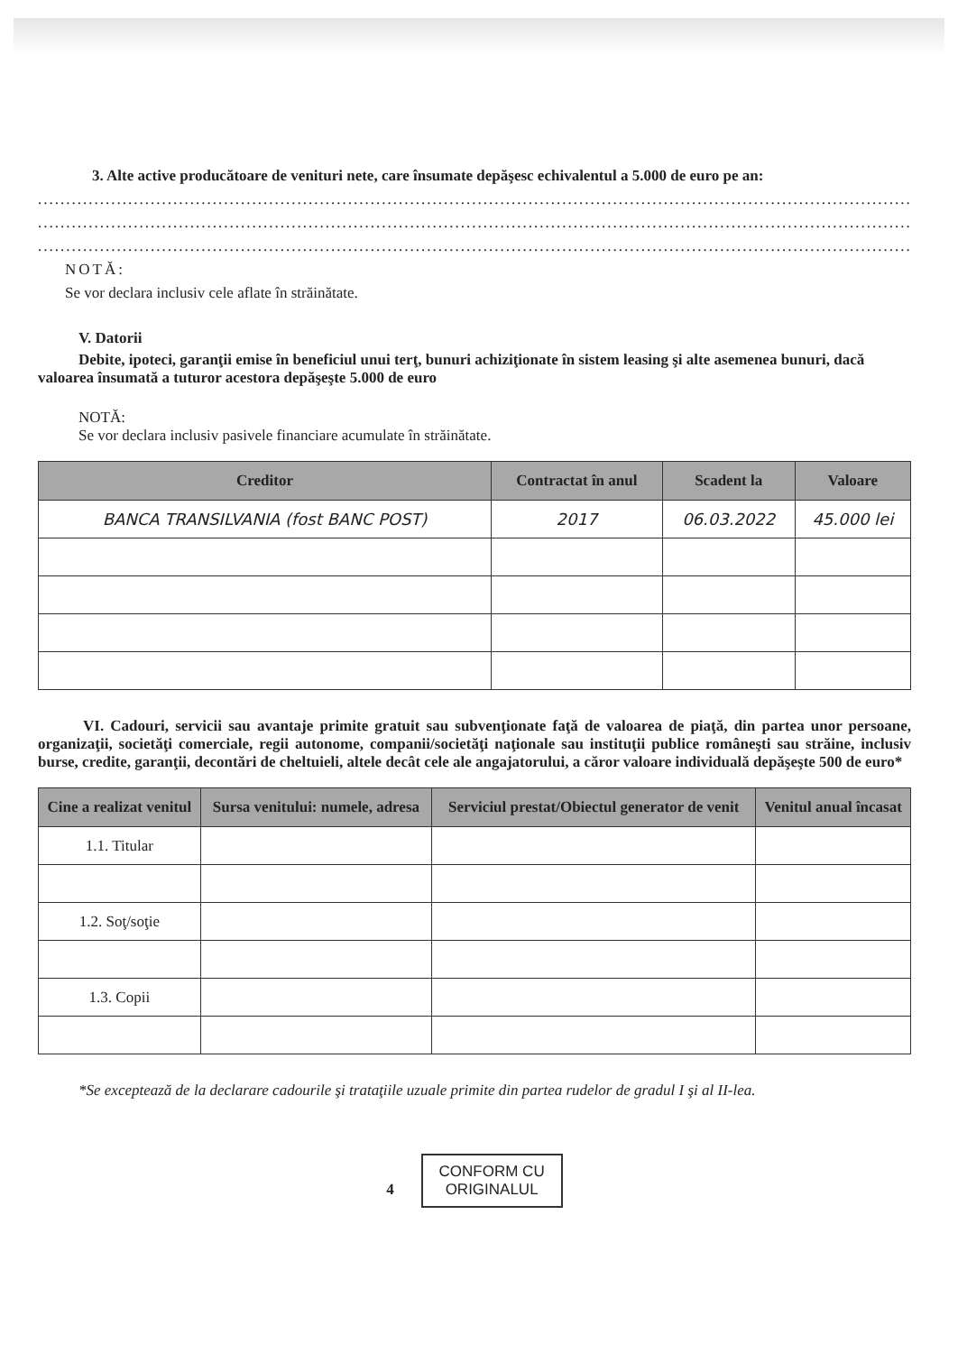3. Alte active producătoare de venituri nete, care însumate depăşesc echivalentul a 5.000 de euro pe an:
..................................................................................................................................................................
..................................................................................................................................................................
..................................................................................................................................................................
NOTĂ:
Se vor declara inclusiv cele aflate în străinătate.
V. Datorii
Debite, ipoteci, garanţii emise în beneficiul unui terţ, bunuri achiziţionate în sistem leasing şi alte asemenea bunuri, dacă valoarea însumată a tuturor acestora depăşeşte 5.000 de euro
NOTĂ:
Se vor declara inclusiv pasivele financiare acumulate în străinătate.
| Creditor | Contractat în anul | Scadent la | Valoare |
| --- | --- | --- | --- |
| BANCA TRANSILVANIA (fost BANC POST) | 2017 | 06.03.2022 | 45.000 lei |
VI. Cadouri, servicii sau avantaje primite gratuit sau subvenţionate faţă de valoarea de piaţă, din partea unor persoane, organizaţii, societăţi comerciale, regii autonome, companii/societăţi naţionale sau instituţii publice româneşti sau străine, inclusiv burse, credite, garanţii, decontări de cheltuieli, altele decât cele ale angajatorului, a căror valoare individuală depăşeşte 500 de euro*
| Cine a realizat venitul | Sursa venitului: numele, adresa | Serviciul prestat/Obiectul generator de venit | Venitul anual încasat |
| --- | --- | --- | --- |
| 1.1. Titular | | | |
| 1.2. Soţ/soţie | | | |
| 1.3. Copii | | | |
*Se exceptează de la declarare cadourile şi trataţiile uzuale primite din partea rudelor de gradul I şi al II-lea.
4 CONFORM CU
ORIGINALUL